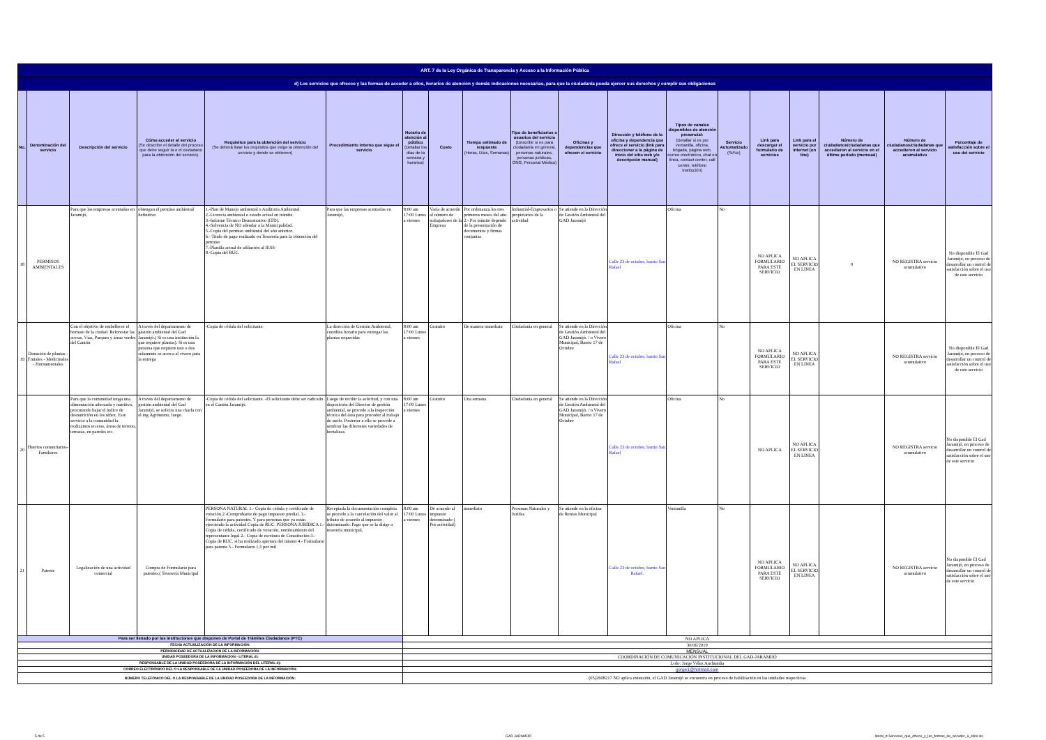| ART. 7 de la Ley Orgánica de Transparencia y Acceso a la Información Pública | | | | | | | | | | | | | | | | | | |
| d) Los servicios que ofrecce y las formas de acceder a ellos, horarios de atención y demás indicaciones necesarias, para que la ciudadanía pueda ejercer sus derechos y cumplir sus obligaciones | | | | | | | | | | | | | | | | | | |
| No. | Denominación del servicio | Descripción del servicio | Cómo acceder al servicio (Se describe el detalle del proceso que debe seguir la o el ciudadano para la obtención del servicio). | Requisitos para la obtención del servicio (Se deberá listar los requisitos que exige la obtención del servicio y donde se obtienen) | Procedimiento interno que sigue el servicio | Horario de atención al público (Detallar los días de la semana y horarios) | Costo | Tiempo estimado de respuesta (Horas, Días, Semanas) | Tipo de beneficiarios o usuarios del servicio (Describir si es para ciudadanía en general, personas naturales, personas jurídicas, ONG, Personal Médico) | Oficinas y dependencias que ofrecen el servicio | Dirección y teléfono de la oficina y dependencia que ofrece el servicio (link para direccionar a la página de inicio del sitio web y/o descripción manual) | Tipos de canales disponibles de atención presencial: (Detallar si es por ventanilla, oficina, brigada, página web, correo electrónico, chat en línea, contact center, call center, teléfono institución) | Servicio Automatizado (Si/No) | Link para descargar el formulario de servicios | Link para el servicio por internet (on line) | Número de ciudadanos/ciudadanas que accedieron al servicio en el último período (mensual) | Número de ciudadanos/ciudadanas que accedieron al servicio acumulativo | Porcentaje de satisfacción sobre el uso del servicio |
| 18 | PERMISOS AMBIENTALES | Para que las empresas acentadas en Jaramijó, | obtengan el permiso ambiental definitivo | 1.-Plan de Manejo ambiental o Auditoria Ambiental 2.-Licencia ambiental o estado actual en trámite. 3.-Informe Técnico Demostrativo (ITD). 4.-Solvencia de NO adeudar a la Municipalidad. 5.-Copia del permiso ambiental del año anterior. 6.- Titulo de pago realizado en Tesorería para la obtención del permiso 7.-Planilla actual de afiliación al IESS- 8.-Copia del RUC. | Para que las empresas acentadas en Jaramijó, | 8:00 am 17:00 Lunes a viernes | Varía de acuerdo al número de trabajadores de la Empresa | Por ordenanza los tres primeros meses del año. 2.- Por trámite depende de la presentación de documentos y firmas conjuntas | Industrial-Empresarios o propietarios de la actividad | Se atiende en la Dirección de Gestión Ambiental del GAD Jaramijó | Calle 23 de octubre, barrio San Rafael | Oficina | No | NO APLICA FORMULARIO PARA ESTE SERVICIO | NO APLICA EL SERVICIO EN LINEA | 0 | NO REGISTRA servicio acumulativo | No disponible El Gad Jaramijó, en proceso de desarrollar un control de satisfacción sobre el uso de este servicio |
| 19 | Donación de plantas - Frutales - Medicinales - Hornamentales | Con el objetivo de embellecer el hornato de la ciudad. Reforestar las aceras, Vías, Parques y áreas verdes del Cantón | A través del departamento de gestión ambiental del Gad Jaramijó.( Si es una institución la que requiere plantas). Si es una persona que requiere uno o dos solamente se acerca al vivero para la entrega | -Copia de cédula del solicitante. | La dirección de Gestión Ambiental, coordina horario para entregar las plantas requeridas | 8:00 am 17:00 Lunes a viernes | Gratuito | De manera inmediata | Ciudadanía en general | Se atiende en la Dirección de Gestión Ambiental del GAD Jaramijó. / o Vivero Municipal, Barrio 17 de Octubre | Calle 23 de octubre, barrio San Rafael | Oficina | No | NO APLICA FORMULARIO PARA ESTE SERVICIO | NO APLICA EL SERVICIO EN LINEA | | NO REGISTRA servicio acumulativo | No disponible El Gad Jaramijó, en proceso de desarrollar un control de satisfacción sobre el uso de este servicio |
| 20 | Huertos comunitarios-Familiares | Para que la comunidad tenga una alimentación adecuada y nutritiva, procurando bajar el índice de desnutrición en los niñez. Este servicio a la comunidad la realizamos en eras, áreas de terreno, terrazas, en paredes etc. | A través del departamento de gestión ambiental del Gad Jaramijó, se solicita una charla con el ing.Agrónomo, luego. | -Copia de cédula del solicitante. -El solicitante debe ser radicado en el Cantón Jaramijó. | Luego de recibir la solicitud, y con una disposición del Director de gestión ambiental, se procede a la inspección técnica del área para proceder al trabajo de suelo. Posterior a ello se procede a sembrar las diferentes variedades de hortalizas. | 8:00 am 17:00 Lunes a viernes | Gratuito | Una semana | Ciudadanía en general | Se atiende en la Dirección de Gestión Ambiental del GAD Jaramijó. / o Vivero Municipal, Barrio 17 de Octubre | Calle 23 de octubre, barrio San Rafael | Oficina | No | NO APLICA | NO APLICA EL SERVICIO EN LINEA | | NO REGISTRA servicio acumulativo | No disponible El Gad Jaramijó, en proceso de desarrollar un control de satisfacción sobre el uso de este servicio |
| 21 | Patente | Legalización de una actividad comercial | Compra de Formulario para patentes.( Tesorería Municipal | PERSONA NATURAL 1.- Copia de cédula y certificado de votación.2.-Comprobante de pago impuesto predial. 3.-Formulario para patentes. Y para personas que ya están ejerciendo la actividad Copia de RUC. PERSONA JURÍDICA 1.- Copia de cédula, certificado de votación, nombramiento del representante legal 2.- Copia de escritura de Constitución 3.- Copia de RUC, si ha realizado apertura del mismo 4.- Formulario para patente 5.- Formulario 1,5 por mil | Receptada la documentación completa se procede a la cancelación del valor al tributo de acuerdo al impuesto determinado. Pago que se la dirige a tesorería municipal, | 8:00 am 17:00 Lunes a viernes | De acuerdo al impuesto determinado ( Por actividad) | inmediato | Personas Naturales y Juridas | Se atiende en la oficina de Rentas Municipal | Calle 23 de octubre, barrio San Rafael. | Ventanilla | No | NO APLICA FORMULARIO PARA ESTE SERVICIO | NO APLICA EL SERVICIO EN LINEA | | NO REGISTRA servicio acumulativo | No disponible El Gad Jaramijó, en proceso de desarrollar un control de satisfacción sobre el uso de este servicio |
| Para ser llenado por las instituciones que disponen de Portal de Trámites Ciudadanos (PTC) | | | | | | NO APLICA | | | | | | | | | | | | |
| FECHA ACTUALIZACIÓN DE LA INFORMACIÓN: | | | | | | 30/06/2019 | | | | | | | | | | | | |
| PERIODICIDAD DE ACTUALIZACIÓN DE LA INFORMACIÓN: | | | | | | MENSUAL | | | | | | | | | | | | |
| UNIDAD POSEEDORA DE LA INFORMACION - LITERAL d): | | | | | | COORDINACIÓN DE COMUNICACIÓN INSTITUCIONAL DEL GAD-JARAMIJÓ | | | | | | | | | | | | |
| RESPONSABLE DE LA UNIDAD POSEEDORA DE LA INFORMACIÓN DEL LITERAL d): | | | | | | Lcdo: Jorge Vélez Anchundia | | | | | | | | | | | | |
| CORREO ELECTRÓNICO DEL O LA RESPONSABLE DE LA UNIDAD POSEEDORA DE LA INFORMACIÓN: | | | | | | jjorge1@hotmail.com | | | | | | | | | | | | |
| NÚMERO TELEFÓNICO DEL O LA RESPONSABLE DE LA UNIDAD POSEEDORA DE LA INFORMACIÓN: | | | | | | (05)2608217 NO aplica extensión, el GAD Jaramijó se encuentra en proceso de habilitación en las unidades respectivas | | | | | | | | | | | | |
5 de 5 GAD JARAMIJÓ
literal_d-Servicios_que_ofrece_y_las_formas_de_acceder_a_ellos.xls